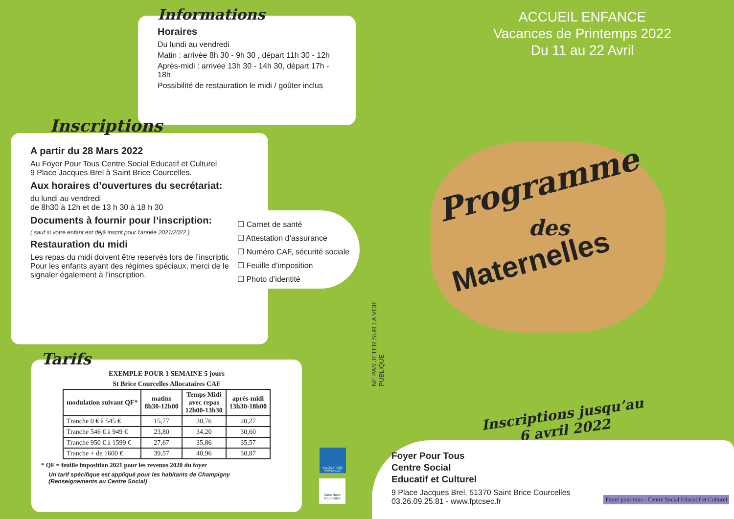Informations
Horaires
Du lundi au vendredi
Matin : arrivée 8h 30 - 9h 30 , départ 11h 30 - 12h
Après-midi : arrivée 13h 30 - 14h 30, départ 17h - 18h
Possibilité de restauration le midi / goûter inclus
Inscriptions
A partir du 28 Mars 2022
Au Foyer Pour Tous Centre Social Educatif et Culturel
9 Place Jacques Brel à Saint Brice Courcelles.
Aux horaires d’ouvertures du secrétariat:
du lundi au vendredi
de 8h30 à 12h et de 13 h 30 à 18 h 30
Documents à fournir pour l’inscription:
( sauf si votre enfant est déjà inscrit pour l’année 2021/2022 )
Restauration du midi
Les repas du midi doivent être reservés lors de l’inscription
Pour les enfants ayant des régimes spéciaux, merci de le signaler également à l’inscription.
☐ Carnet de santé
☐ Attestation d’assurance
☐ Numéro CAF, sécurité sociale
☐ Feuille d’imposition
☐ Photo d’identité
Tarifs
EXEMPLE POUR 1 SEMAINE 5 jours
St Brice Courcelles Allocataires CAF
| modulation suivant QF* | matins 8h30-12h00 | Temps Midi avec repas 12h00-13h30 | après-midi 13h30-18h00 |
| --- | --- | --- | --- |
| Tranche 0 € à 545 € | 15,77 | 30,76 | 20,27 |
| Tranche 546 € à 949 € | 23,80 | 34,20 | 30,60 |
| Tranche 950 € à 1599 € | 27,67 | 35,86 | 35,57 |
| Tranche + de 1600 € | 39,57 | 40,96 | 50,87 |
* QF = feuille imposition 2021 pour les revenus 2020 du foyer
Un tarif spécifique est appliqué pour les habitants de Champigny
(Renseignements au Centre Social)
ALLOCATIONS FAMILIALES
Saint Brice Courcelles
NE PAS JETER SUR LA VOIE PUBLIQUE
ACCUEIL ENFANCE
Vacances de Printemps 2022
Du 11 au 22 Avril
Programme
des
Maternelles
Inscriptions jusqu’au
6 avril 2022
Foyer Pour Tous
Centre Social
Educatif et Culturel
9 Place Jacques Brel, 51370 Saint Brice Courcelles
03.26.09.25.81 - www.fptcsec.fr
Foyer pour tous - Centre Social Educatif et Culturel